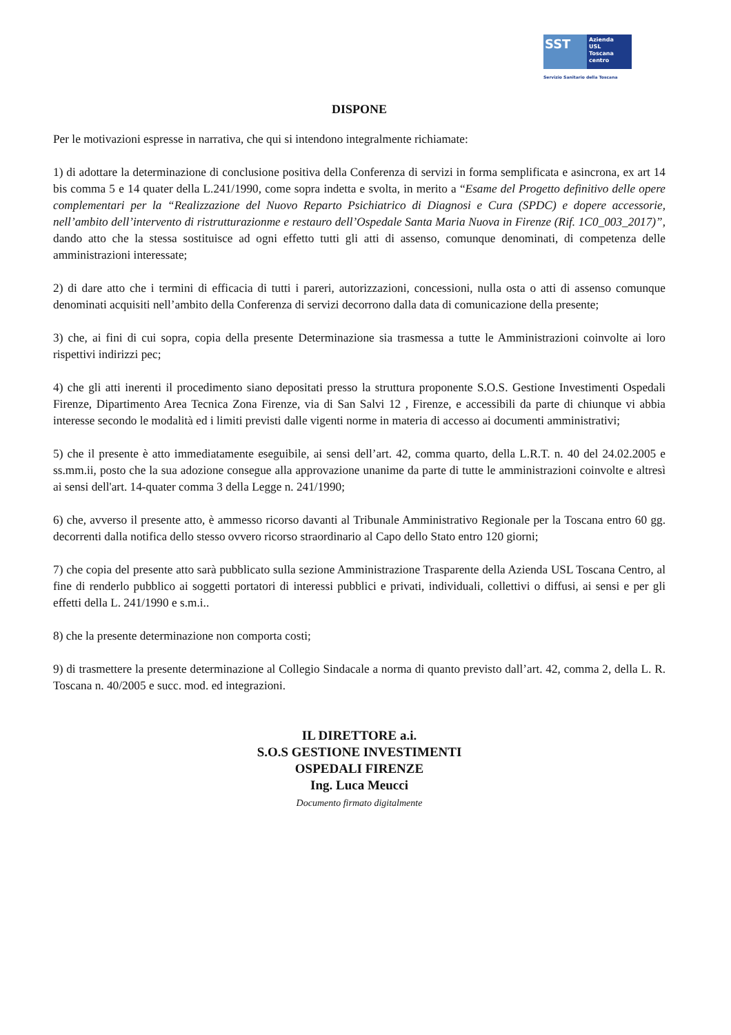SST
Azienda
USL
Toscana
centro
Servizio Sanitario della Toscana
DISPONE
Per le motivazioni espresse in narrativa, che qui si intendono integralmente richiamate:
1) di adottare la determinazione di conclusione positiva della Conferenza di servizi in forma semplificata e asincrona, ex art 14 bis comma 5 e 14 quater della L.241/1990, come sopra indetta e svolta, in merito a “Esame del Progetto definitivo delle opere complementari per la “Realizzazione del Nuovo Reparto Psichiatrico di Diagnosi e Cura (SPDC) e dopere accessorie, nell’ambito dell’intervento di ristrutturazionme e restauro dell’Ospedale Santa Maria Nuova in Firenze (Rif. 1C0_003_2017)”, dando atto che la stessa sostituisce ad ogni effetto tutti gli atti di assenso, comunque denominati, di competenza delle amministrazioni interessate;
2) di dare atto che i termini di efficacia di tutti i pareri, autorizzazioni, concessioni, nulla osta o atti di assenso comunque denominati acquisiti nell’ambito della Conferenza di servizi decorrono dalla data di comunicazione della presente;
3) che, ai fini di cui sopra, copia della presente Determinazione sia trasmessa a tutte le Amministrazioni coinvolte ai loro rispettivi indirizzi pec;
4) che gli atti inerenti il procedimento siano depositati presso la struttura proponente S.O.S. Gestione Investimenti Ospedali Firenze, Dipartimento Area Tecnica Zona Firenze, via di San Salvi 12 , Firenze, e accessibili da parte di chiunque vi abbia interesse secondo le modalità ed i limiti previsti dalle vigenti norme in materia di accesso ai documenti amministrativi;
5) che il presente è atto immediatamente eseguibile, ai sensi dell’art. 42, comma quarto, della L.R.T. n. 40 del 24.02.2005 e ss.mm.ii, posto che la sua adozione consegue alla approvazione unanime da parte di tutte le amministrazioni coinvolte e altresì ai sensi dell'art. 14-quater comma 3 della Legge n. 241/1990;
6) che, avverso il presente atto, è ammesso ricorso davanti al Tribunale Amministrativo Regionale per la Toscana entro 60 gg. decorrenti dalla notifica dello stesso ovvero ricorso straordinario al Capo dello Stato entro 120 giorni;
7) che copia del presente atto sarà pubblicato sulla sezione Amministrazione Trasparente della Azienda USL Toscana Centro, al fine di renderlo pubblico ai soggetti portatori di interessi pubblici e privati, individuali, collettivi o diffusi, ai sensi e per gli effetti della L. 241/1990 e s.m.i..
8) che la presente determinazione non comporta costi;
9) di trasmettere la presente determinazione al Collegio Sindacale a norma di quanto previsto dall’art. 42, comma 2, della L. R. Toscana n. 40/2005 e succ. mod. ed integrazioni.
IL DIRETTORE a.i.
S.O.S GESTIONE INVESTIMENTI
OSPEDALI FIRENZE
Ing. Luca Meucci
Documento firmato digitalmente